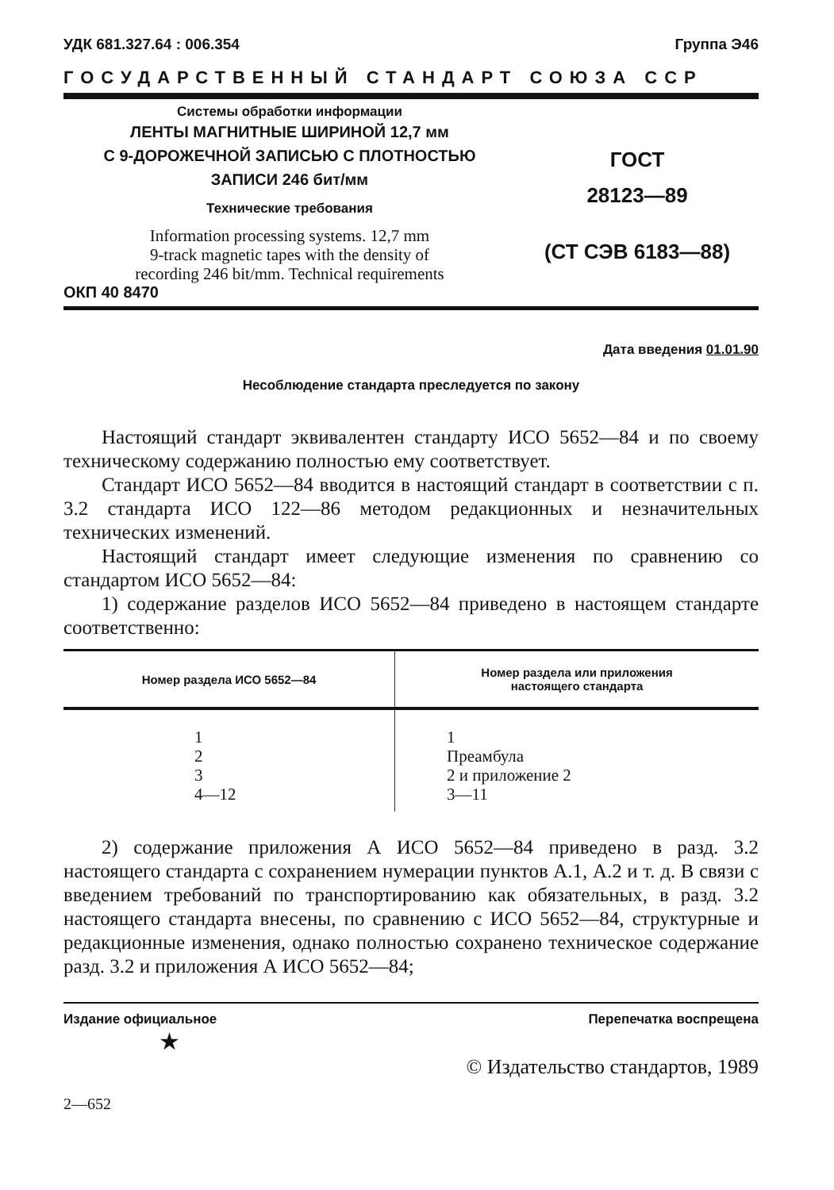УДК 681.327.64 : 006.354 Группа Э46
ГОСУДАРСТВЕННЫЙ СТАНДАРТ СОЮЗА ССР
Системы обработки информации
ЛЕНТЫ МАГНИТНЫЕ ШИРИНОЙ 12,7 мм
С 9-ДОРОЖЕЧНОЙ ЗАПИСЬЮ С ПЛОТНОСТЬЮ
ЗАПИСИ 246 бит/мм
Технические требования
Information processing systems. 12,7 mm
9-track magnetic tapes with the density of
recording 246 bit/mm. Technical requirements
ОКП 40 8470
ГОСТ
28123—89
(СТ СЭВ 6183—88)
Дата введения 01.01.90
Несоблюдение стандарта преследуется по закону
Настоящий стандарт эквивалентен стандарту ИСО 5652—84 и по своему техническому содержанию полностью ему соответствует.
Стандарт ИСО 5652—84 вводится в настоящий стандарт в соответствии с п. 3.2 стандарта ИСО 122—86 методом редакционных и незначительных технических изменений.
Настоящий стандарт имеет следующие изменения по сравнению со стандартом ИСО 5652—84:
1) содержание разделов ИСО 5652—84 приведено в настоящем стандарте соответственно:
| Номер раздела ИСО 5652—84 | Номер раздела или приложения настоящего стандарта |
| --- | --- |
| 1 2 3 4—12 | 1 Преамбула 2 и приложение 2 3—11 |
2) содержание приложения А ИСО 5652—84 приведено в разд. 3.2 настоящего стандарта с сохранением нумерации пунктов А.1, А.2 и т. д. В связи с введением требований по транспортированию как обязательных, в разд. 3.2 настоящего стандарта внесены, по сравнению с ИСО 5652—84, структурные и редакционные изменения, однако полностью сохранено техническое содержание разд. 3.2 и приложения А ИСО 5652—84;
Издание официальное Перепечатка воспрещена
★
© Издательство стандартов, 1989
2—652